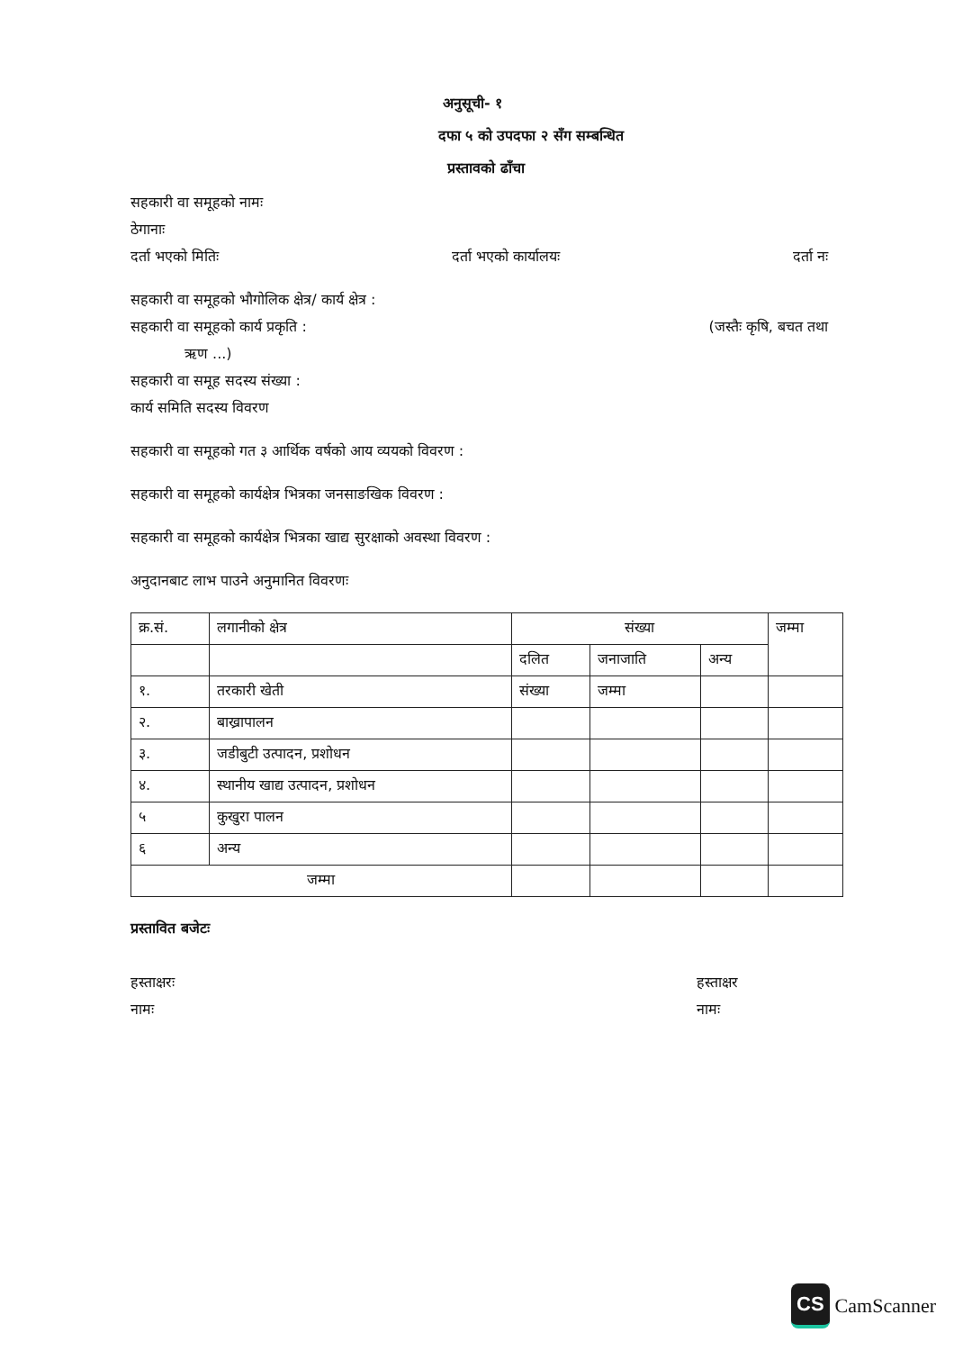अनुसूची- १
दफा ५ को उपदफा २ सँग सम्बन्धित
प्रस्तावको ढाँचा
सहकारी वा समूहको नामः
ठेगानाः
दर्ता भएको मितिः दर्ता भएको कार्यालयः दर्ता नः
सहकारी वा समूहको भौगोलिक क्षेत्र/ कार्य क्षेत्र :
सहकारी वा समूहको कार्य प्रकृति :
(जस्तैः कृषि, बचत तथा
ऋण ...)
सहकारी वा समूह सदस्य संख्या :
कार्य समिति सदस्य विवरण
सहकारी वा समूहको गत ३ आर्थिक वर्षको आय व्ययको विवरण :
सहकारी वा समूहको कार्यक्षेत्र भित्रका जनसाङखिक विवरण :
सहकारी वा समूहको कार्यक्षेत्र भित्रका खाद्य सुरक्षाको अवस्था विवरण :
अनुदानबाट लाभ पाउने अनुमानित विवरणः
| क्र.सं. | लगानीको क्षेत्र | संख्या | | | जम्मा |
| --- | --- | --- | --- | --- | --- |
| | | दलित | जनाजाति | अन्य | |
| १. | तरकारी खेती | संख्या | जम्मा | | |
| २. | बाख्रापालन | | | | |
| ३. | जडीबुटी उत्पादन, प्रशोधन | | | | |
| ४. | स्थानीय खाद्य उत्पादन, प्रशोधन | | | | |
| ५ | कुखुरा पालन | | | | |
| ६ | अन्य | | | | |
| जम्मा | | | | | |
प्रस्तावित बजेटः
हस्ताक्षरः
नामः
हस्ताक्षर
नामः
CS CamScanner